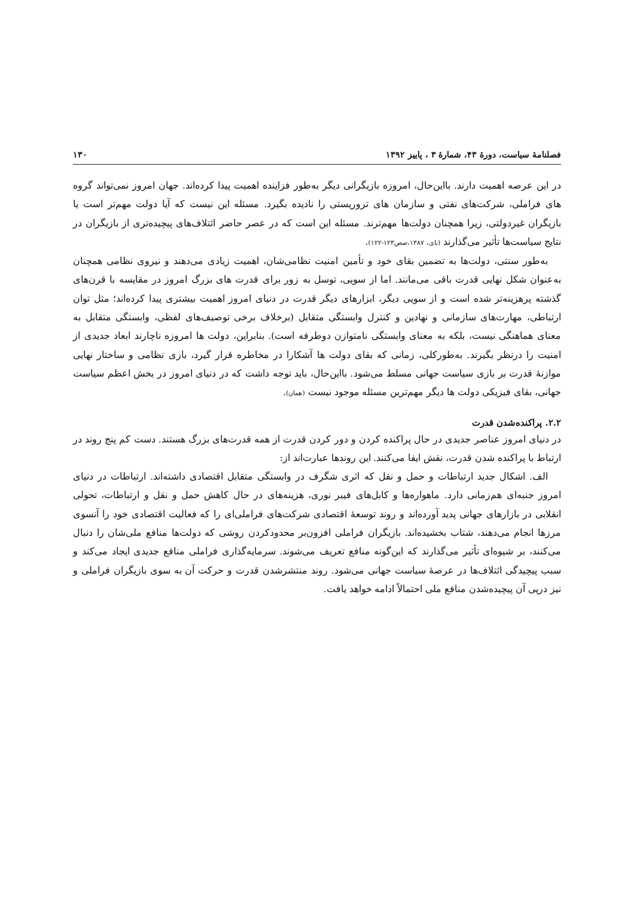فصلنامهٔ سیاست، دورهٔ ۴۳، شمارهٔ ۳ ، پاییز ۱۳۹۲ ۱۳۰
در این عرصه اهمیت دارند. بااین‌حال، امروزه بازیگرانی دیگر به‌طور فزاینده اهمیت پیدا کرده‌اند. جهان امروز نمی‌تواند گروه های فراملی، شرکت‌های نفتی و سازمان های تروریستی را نادیده بگیرد. مسئله این نیست که آیا دولت مهم‌تر است یا بازیگران غیردولتی، زیرا همچنان دولت‌ها مهم‌ترند. مسئله این است که در عصر حاضر ائتلاف‌های پیچیده‌تری از بازیگران در نتایج سیاست‌ها تأثیر می‌گذارند (نای، ۱۳۸۷،صص۱۲۳-۱۲۲).
به‌طور سنتی، دولت‌ها به تضمین بقای خود و تأمین امنیت نظامی‌شان، اهمیت زیادی می‌دهند و نیروی نظامی همچنان به‌عنوان شکل نهایی قدرت باقی می‌مانند. اما از سویی، توسل به زور برای قدرت های بزرگ امروز در مقایسه با قرن‌های گذشته پرهزینه‌تر شده است و از سویی دیگر، ابزارهای دیگر قدرت در دنیای امروز اهمیت بیشتری پیدا کرده‌اند؛ مثل توان ارتباطی، مهارت‌های سازمانی و نهادین و کنترل وابستگی متقابل (برخلاف برخی توصیف‌های لفظی، وابستگی متقابل به معنای هماهنگی نیست، بلکه به معنای وابستگی نامتوازن دوطرفه است). بنابراین، دولت ها امروزه ناچارند ابعاد جدیدی از امنیت را درنظر بگیرند. به‌طورکلی، زمانی که بقای دولت ها آشکارا در مخاطره قرار گیرد، بازی نظامی و ساختار نهایی موازنهٔ قدرت بر بازی سیاست جهانی مسلط می‌شود. بااین‌حال، باید توجه داشت که در دنیای امروز در بخش اعظم سیاست جهانی، بقای فیزیکی دولت ها دیگر مهم‌ترین مسئله موجود نیست (همان).
۲.۲. پراکنده‌شدن قدرت
در دنیای امروز عناصر جدیدی در حال پراکنده کردن و دور کردن قدرت از همه قدرت‌های بزرگ هستند. دست کم پنج روند در ارتباط با پراکنده شدن قدرت، نقش ایفا می‌کنند. این روندها عبارت‌اند از:
الف. اشکال جدید ارتباطات و حمل و نقل که اثری شگرف در وابستگی متقابل اقتصادی داشته‌اند. ارتباطات در دنیای امروز جنبه‌ای هم‌زمانی دارد. ماهواره‌ها و کابل‌های فیبر نوری، هزینه‌های در حال کاهش حمل و نقل و ارتباطات، تحولی انقلابی در بازارهای جهانی پدید آورده‌اند و روند توسعهٔ اقتصادی شرکت‌های فراملی‌ای را که فعالیت اقتصادی خود را آنسوی مرزها انجام می‌دهند، شتاب بخشیده‌اند. بازیگران فراملی افزون‌بر محدودکردن روشی که دولت‌ها منافع ملی‌شان را دنبال می‌کنند، بر شیوه‌ای تأثیر می‌گذارند که این‌گونه منافع تعریف می‌شوند. سرمایه‌گذاری فراملی منافع جدیدی ایجاد می‌کند و سبب پیچیدگی ائتلاف‌ها در عرصهٔ سیاست جهانی می‌شود. روند منتشرشدن قدرت و حرکت آن به سوی بازیگران فراملی و نیز درپی آن پیچیده‌شدن منافع ملی احتمالاً ادامه خواهد یافت.